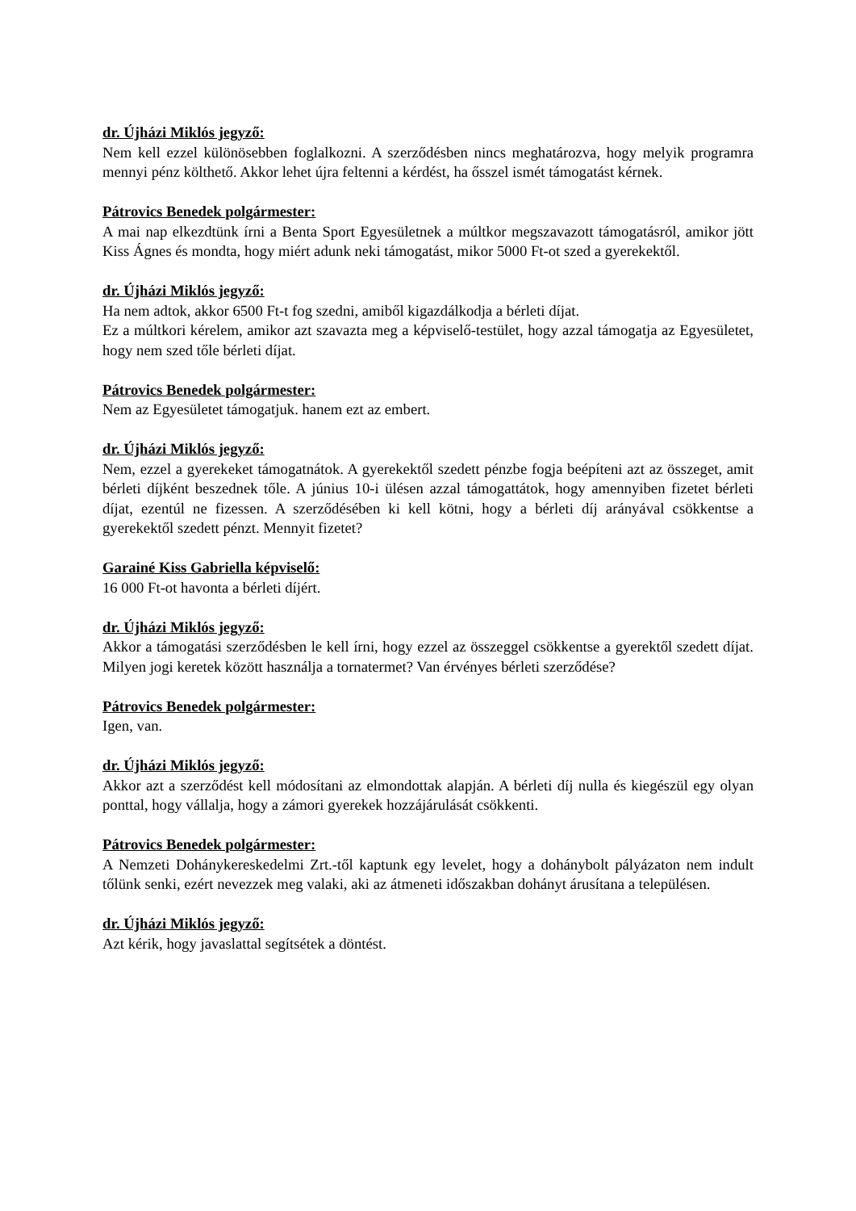dr. Újházi Miklós jegyző:
Nem kell ezzel különösebben foglalkozni. A szerződésben nincs meghatározva, hogy melyik programra mennyi pénz költhető. Akkor lehet újra feltenni a kérdést, ha ősszel ismét támogatást kérnek.
Pátrovics Benedek polgármester:
A mai nap elkezdtünk írni a Benta Sport Egyesületnek a múltkor megszavazott támogatásról, amikor jött Kiss Ágnes és mondta, hogy miért adunk neki támogatást, mikor 5000 Ft-ot szed a gyerekektől.
dr. Újházi Miklós jegyző:
Ha nem adtok, akkor 6500 Ft-t fog szedni, amiből kigazdálkodja a bérleti díjat.
Ez a múltkori kérelem, amikor azt szavazta meg a képviselő-testület, hogy azzal támogatja az Egyesületet, hogy nem szed tőle bérleti díjat.
Pátrovics Benedek polgármester:
Nem az Egyesületet támogatjuk. hanem ezt az embert.
dr. Újházi Miklós jegyző:
Nem, ezzel a gyerekeket támogatnátok. A gyerekektől szedett pénzbe fogja beépíteni azt az összeget, amit bérleti díjként beszednek tőle. A június 10-i ülésen azzal támogattátok, hogy amennyiben fizetet bérleti díjat, ezentúl ne fizessen. A szerződésében ki kell kötni, hogy a bérleti díj arányával csökkentse a gyerekektől szedett pénzt. Mennyit fizetet?
Garainé Kiss Gabriella képviselő:
16 000 Ft-ot havonta a bérleti díjért.
dr. Újházi Miklós jegyző:
Akkor a támogatási szerződésben le kell írni, hogy ezzel az összeggel csökkentse a gyerektől szedett díjat. Milyen jogi keretek között használja a tornatermet? Van érvényes bérleti szerződése?
Pátrovics Benedek polgármester:
Igen, van.
dr. Újházi Miklós jegyző:
Akkor azt a szerződést kell módosítani az elmondottak alapján. A bérleti díj nulla és kiegészül egy olyan ponttal, hogy vállalja, hogy a zámori gyerekek hozzájárulását csökkenti.
Pátrovics Benedek polgármester:
A Nemzeti Dohánykereskedelmi Zrt.-től kaptunk egy levelet, hogy a dohánybolt pályázaton nem indult tőlünk senki, ezért nevezzek meg valaki, aki az átmeneti időszakban dohányt árusítana a településen.
dr. Újházi Miklós jegyző:
Azt kérik, hogy javaslattal segítsétek a döntést.